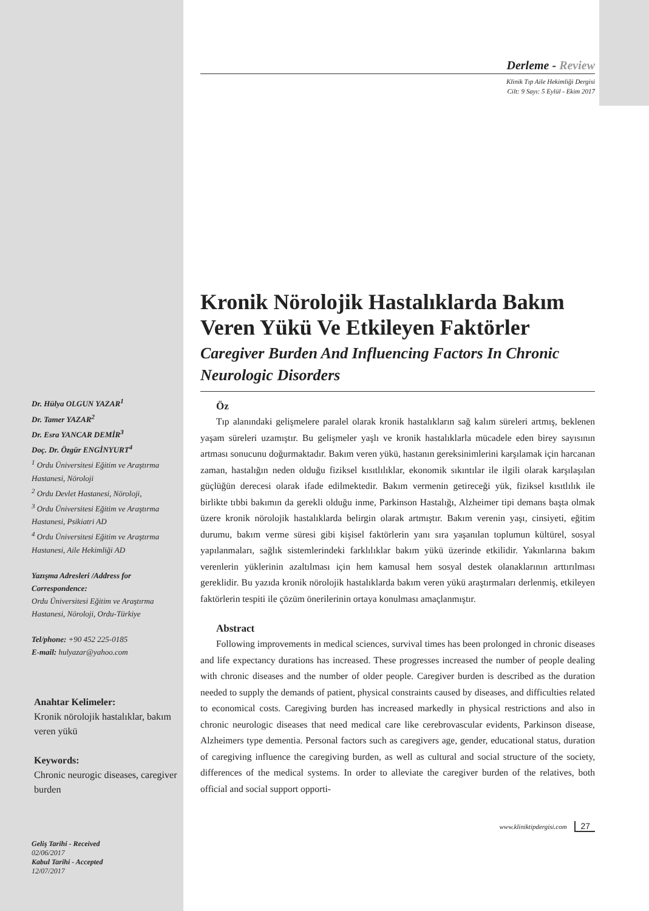Dr. Hülya OLGUN YAZAR<sup>1</sup>
Dr. Tamer YAZAR<sup>2</sup>
Dr. Esra YANCAR DEMİR<sup>3</sup>
Doç. Dr. Özgür ENGİNYURT<sup>4</sup>
<sup>1</sup> Ordu Üniversitesi Eğitim ve Araştırma Hastanesi, Nöroloji
<sup>2</sup> Ordu Devlet Hastanesi, Nöroloji,
<sup>3</sup> Ordu Üniversitesi Eğitim ve Araştırma Hastanesi, Psikiatri AD
<sup>4</sup> Ordu Üniversitesi Eğitim ve Araştırma Hastanesi, Aile Hekimliği AD
Yazışma Adresleri /Address for Correspondence:
Ordu Üniversitesi Eğitim ve Araştırma Hastanesi, Nöroloji, Ordu-Türkiye
Tel/phone: +90 452 225-0185
E-mail: hulyazar@yahoo.com
Anahtar Kelimeler:
Kronik nörolojik hastalıklar, bakım veren yükü
Keywords:
Chronic neurogic diseases, caregiver burden
Geliş Tarihi - Received
02/06/2017
Kabul Tarihi - Accepted
12/07/2017
Derleme - Review
Klinik Tıp Aile Hekimliği Dergisi
Cilt: 9 Sayı: 5 Eylül - Ekim 2017
Kronik Nörolojik Hastalıklarda Bakım Veren Yükü Ve Etkileyen Faktörler
Caregiver Burden And Influencing Factors In Chronic Neurologic Disorders
Öz
Tıp alanındaki gelişmelere paralel olarak kronik hastalıkların sağ kalım süreleri artmış, beklenen yaşam süreleri uzamıştır. Bu gelişmeler yaşlı ve kronik hastalıklarla mücadele eden birey sayısının artması sonucunu doğurmaktadır. Bakım veren yükü, hastanın gereksinimlerini karşılamak için harcanan zaman, hastalığın neden olduğu fiziksel kısıtlılıklar, ekonomik sıkıntılar ile ilgili olarak karşılaşılan güçlüğün derecesi olarak ifade edilmektedir. Bakım vermenin getireceği yük, fiziksel kısıtlılık ile birlikte tıbbi bakımın da gerekli olduğu inme, Parkinson Hastalığı, Alzheimer tipi demans başta olmak üzere kronik nörolojik hastalıklarda belirgin olarak artmıştır. Bakım verenin yaşı, cinsiyeti, eğitim durumu, bakım verme süresi gibi kişisel faktörlerin yanı sıra yaşanılan toplumun kültürel, sosyal yapılanmaları, sağlık sistemlerindeki farklılıklar bakım yükü üzerinde etkilidir. Yakınlarına bakım verenlerin yüklerinin azaltılması için hem kamusal hem sosyal destek olanaklarının arttırılması gereklidir. Bu yazıda kronik nörolojik hastalıklarda bakım veren yükü araştırmaları derlenmiş, etkileyen faktörlerin tespiti ile çözüm önerilerinin ortaya konulması amaçlanmıştır.
Abstract
Following improvements in medical sciences, survival times has been prolonged in chronic diseases and life expectancy durations has increased. These progresses increased the number of people dealing with chronic diseases and the number of older people. Caregiver burden is described as the duration needed to supply the demands of patient, physical constraints caused by diseases, and difficulties related to economical costs. Caregiving burden has increased markedly in physical restrictions and also in chronic neurologic diseases that need medical care like cerebrovascular evidents, Parkinson disease, Alzheimers type dementia. Personal factors such as caregivers age, gender, educational status, duration of caregiving influence the caregiving burden, as well as cultural and social structure of the society, differences of the medical systems. In order to alleviate the caregiver burden of the relatives, both official and social support opporti-
www.kliniktipdergisi.com 27